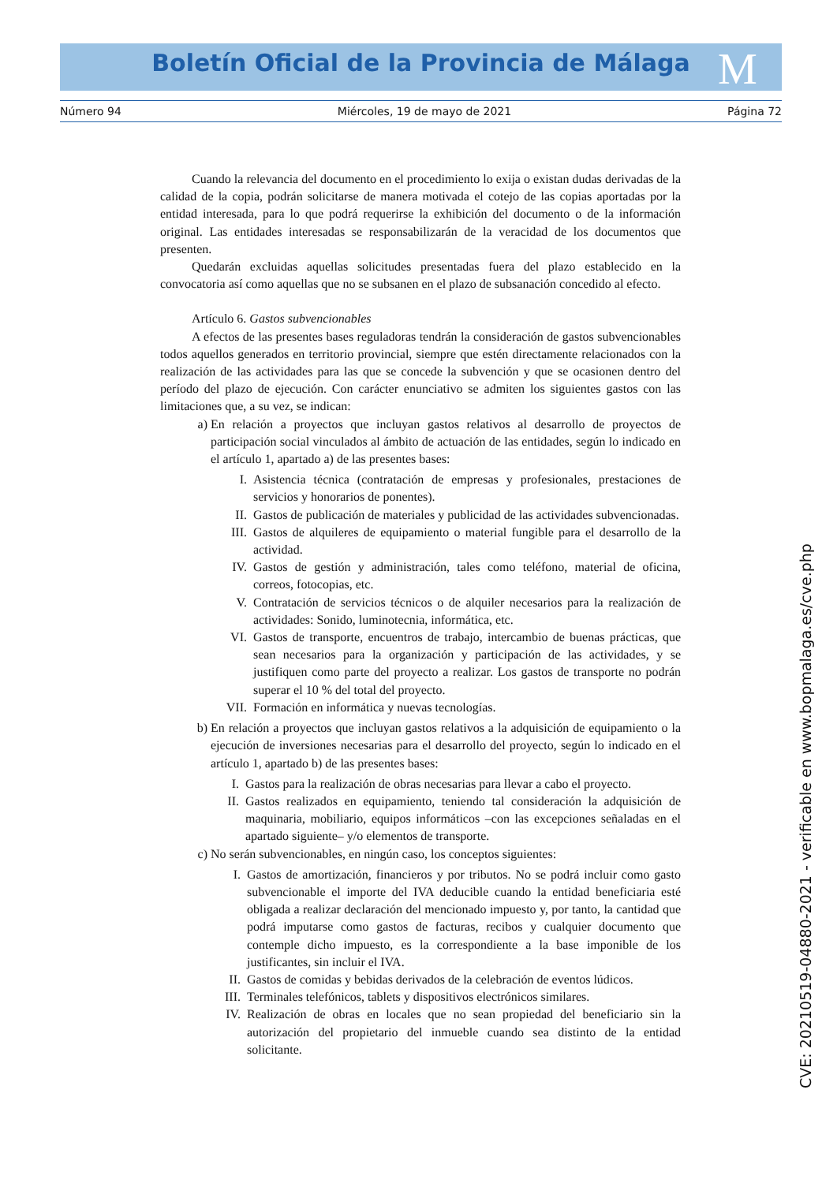Boletín Oficial de la Provincia de Málaga M
Número 94 Miércoles, 19 de mayo de 2021 Página 72
Cuando la relevancia del documento en el procedimiento lo exija o existan dudas derivadas de la calidad de la copia, podrán solicitarse de manera motivada el cotejo de las copias aportadas por la entidad interesada, para lo que podrá requerirse la exhibición del documento o de la información original. Las entidades interesadas se responsabilizarán de la veracidad de los documentos que presenten.
Quedarán excluidas aquellas solicitudes presentadas fuera del plazo establecido en la convocatoria así como aquellas que no se subsanen en el plazo de subsanación concedido al efecto.
Artículo 6. Gastos subvencionables
A efectos de las presentes bases reguladoras tendrán la consideración de gastos subvencionables todos aquellos generados en territorio provincial, siempre que estén directamente relacionados con la realización de las actividades para las que se concede la subvención y que se ocasionen dentro del período del plazo de ejecución. Con carácter enunciativo se admiten los siguientes gastos con las limitaciones que, a su vez, se indican:
a) En relación a proyectos que incluyan gastos relativos al desarrollo de proyectos de participación social vinculados al ámbito de actuación de las entidades, según lo indicado en el artículo 1, apartado a) de las presentes bases:
I. Asistencia técnica (contratación de empresas y profesionales, prestaciones de servicios y honorarios de ponentes).
II. Gastos de publicación de materiales y publicidad de las actividades subvencionadas.
III. Gastos de alquileres de equipamiento o material fungible para el desarrollo de la actividad.
IV. Gastos de gestión y administración, tales como teléfono, material de oficina, correos, fotocopias, etc.
V. Contratación de servicios técnicos o de alquiler necesarios para la realización de actividades: Sonido, luminotecnia, informática, etc.
VI. Gastos de transporte, encuentros de trabajo, intercambio de buenas prácticas, que sean necesarios para la organización y participación de las actividades, y se justifiquen como parte del proyecto a realizar. Los gastos de transporte no podrán superar el 10 % del total del proyecto.
VII. Formación en informática y nuevas tecnologías.
b) En relación a proyectos que incluyan gastos relativos a la adquisición de equipamiento o la ejecución de inversiones necesarias para el desarrollo del proyecto, según lo indicado en el artículo 1, apartado b) de las presentes bases:
I. Gastos para la realización de obras necesarias para llevar a cabo el proyecto.
II. Gastos realizados en equipamiento, teniendo tal consideración la adquisición de maquinaria, mobiliario, equipos informáticos –con las excepciones señaladas en el apartado siguiente– y/o elementos de transporte.
c) No serán subvencionables, en ningún caso, los conceptos siguientes:
I. Gastos de amortización, financieros y por tributos. No se podrá incluir como gasto subvencionable el importe del IVA deducible cuando la entidad beneficiaria esté obligada a realizar declaración del mencionado impuesto y, por tanto, la cantidad que podrá imputarse como gastos de facturas, recibos y cualquier documento que contemple dicho impuesto, es la correspondiente a la base imponible de los justificantes, sin incluir el IVA.
II. Gastos de comidas y bebidas derivados de la celebración de eventos lúdicos.
III. Terminales telefónicos, tablets y dispositivos electrónicos similares.
IV. Realización de obras en locales que no sean propiedad del beneficiario sin la autorización del propietario del inmueble cuando sea distinto de la entidad solicitante.
CVE: 20210519-04880-2021 - verificable en www.bopmalaga.es/cve.php